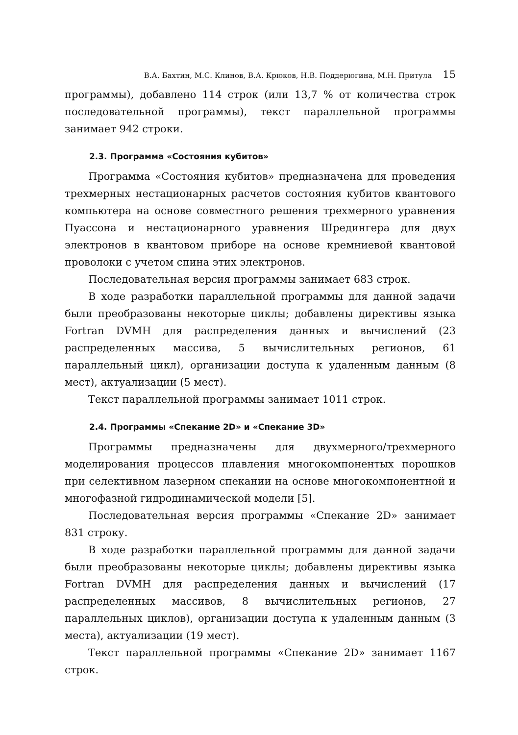В.А. Бахтин, М.С. Клинов, В.А. Крюков, Н.В. Поддерюгина, М.Н. Притула 15
программы), добавлено 114 строк (или 13,7 % от количества строк последовательной программы), текст параллельной программы занимает 942 строки.
2.3. Программа «Состояния кубитов»
Программа «Состояния кубитов» предназначена для проведения трехмерных нестационарных расчетов состояния кубитов квантового компьютера на основе совместного решения трехмерного уравнения Пуассона и нестационарного уравнения Шредингера для двух электронов в квантовом приборе на основе кремниевой квантовой проволоки с учетом спина этих электронов.
Последовательная версия программы занимает 683 строк.
В ходе разработки параллельной программы для данной задачи были преобразованы некоторые циклы; добавлены директивы языка Fortran DVMH для распределения данных и вычислений (23 распределенных массива, 5 вычислительных регионов, 61 параллельный цикл), организации доступа к удаленным данным (8 мест), актуализации (5 мест).
Текст параллельной программы занимает 1011 строк.
2.4. Программы «Спекание 2D» и «Спекание 3D»
Программы предназначены для двухмерного/трехмерного моделирования процессов плавления многокомпонентых порошков при селективном лазерном спекании на основе многокомпонентной и многофазной гидродинамической модели [5].
Последовательная версия программы «Спекание 2D» занимает 831 строку.
В ходе разработки параллельной программы для данной задачи были преобразованы некоторые циклы; добавлены директивы языка Fortran DVMH для распределения данных и вычислений (17 распределенных массивов, 8 вычислительных регионов, 27 параллельных циклов), организации доступа к удаленным данным (3 места), актуализации (19 мест).
Текст параллельной программы «Спекание 2D» занимает 1167 строк.